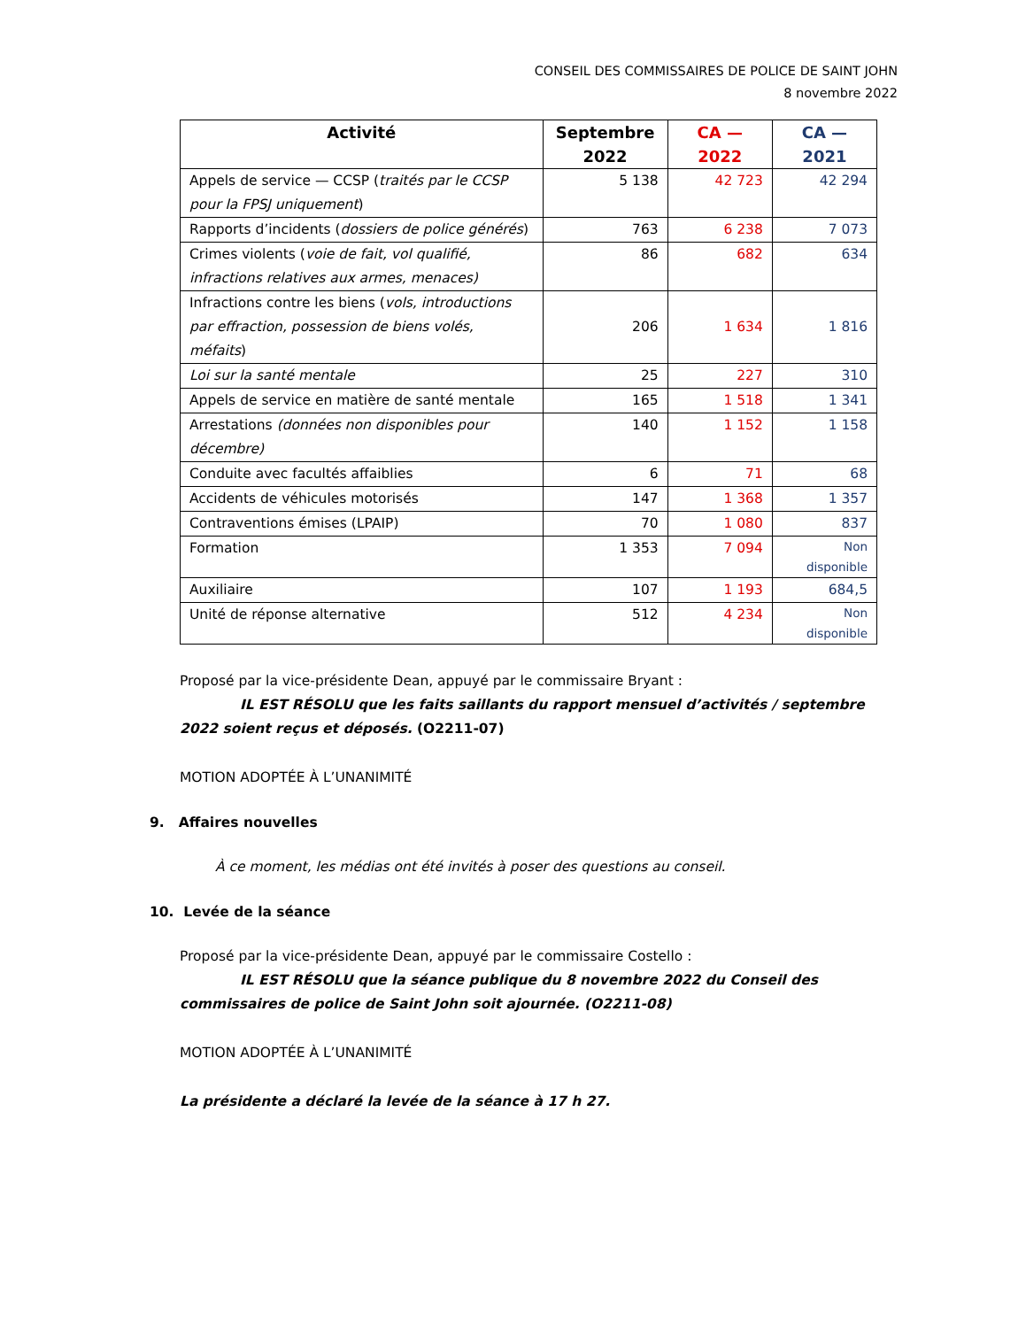CONSEIL DES COMMISSAIRES DE POLICE DE SAINT JOHN
8 novembre 2022
| Activité | Septembre 2022 | CA — 2022 | CA — 2021 |
| --- | --- | --- | --- |
| Appels de service — CCSP ( traités par le CCSP pour la FPSJ uniquement ) | 5 138 | 42 723 | 42 294 |
| Rapports d’incidents ( dossiers de police générés ) | 763 | 6 238 | 7 073 |
| Crimes violents ( voie de fait, vol qualifié, infractions relatives aux armes, menaces) | 86 | 682 | 634 |
| Infractions contre les biens ( vols, introductions par effraction, possession de biens volés, méfaits ) | 206 | 1 634 | 1 816 |
| Loi sur la santé mentale | 25 | 227 | 310 |
| Appels de service en matière de santé mentale | 165 | 1 518 | 1 341 |
| Arrestations (données non disponibles pour décembre) | 140 | 1 152 | 1 158 |
| Conduite avec facultés affaiblies | 6 | 71 | 68 |
| Accidents de véhicules motorisés | 147 | 1 368 | 1 357 |
| Contraventions émises (LPAIP) | 70 | 1 080 | 837 |
| Formation | 1 353 | 7 094 | Non disponible |
| Auxiliaire | 107 | 1 193 | 684,5 |
| Unité de réponse alternative | 512 | 4 234 | Non disponible |
Proposé par la vice-présidente Dean, appuyé par le commissaire Bryant :
IL EST RÉSOLU que les faits saillants du rapport mensuel d’activités / septembre 2022 soient reçus et déposés. (O2211-07)
MOTION ADOPTÉE À L’UNANIMITÉ
9. Affaires nouvelles
À ce moment, les médias ont été invités à poser des questions au conseil.
10. Levée de la séance
Proposé par la vice-présidente Dean, appuyé par le commissaire Costello :
IL EST RÉSOLU que la séance publique du 8 novembre 2022 du Conseil des commissaires de police de Saint John soit ajournée. (O2211-08)
MOTION ADOPTÉE À L’UNANIMITÉ
La présidente a déclaré la levée de la séance à 17 h 27.